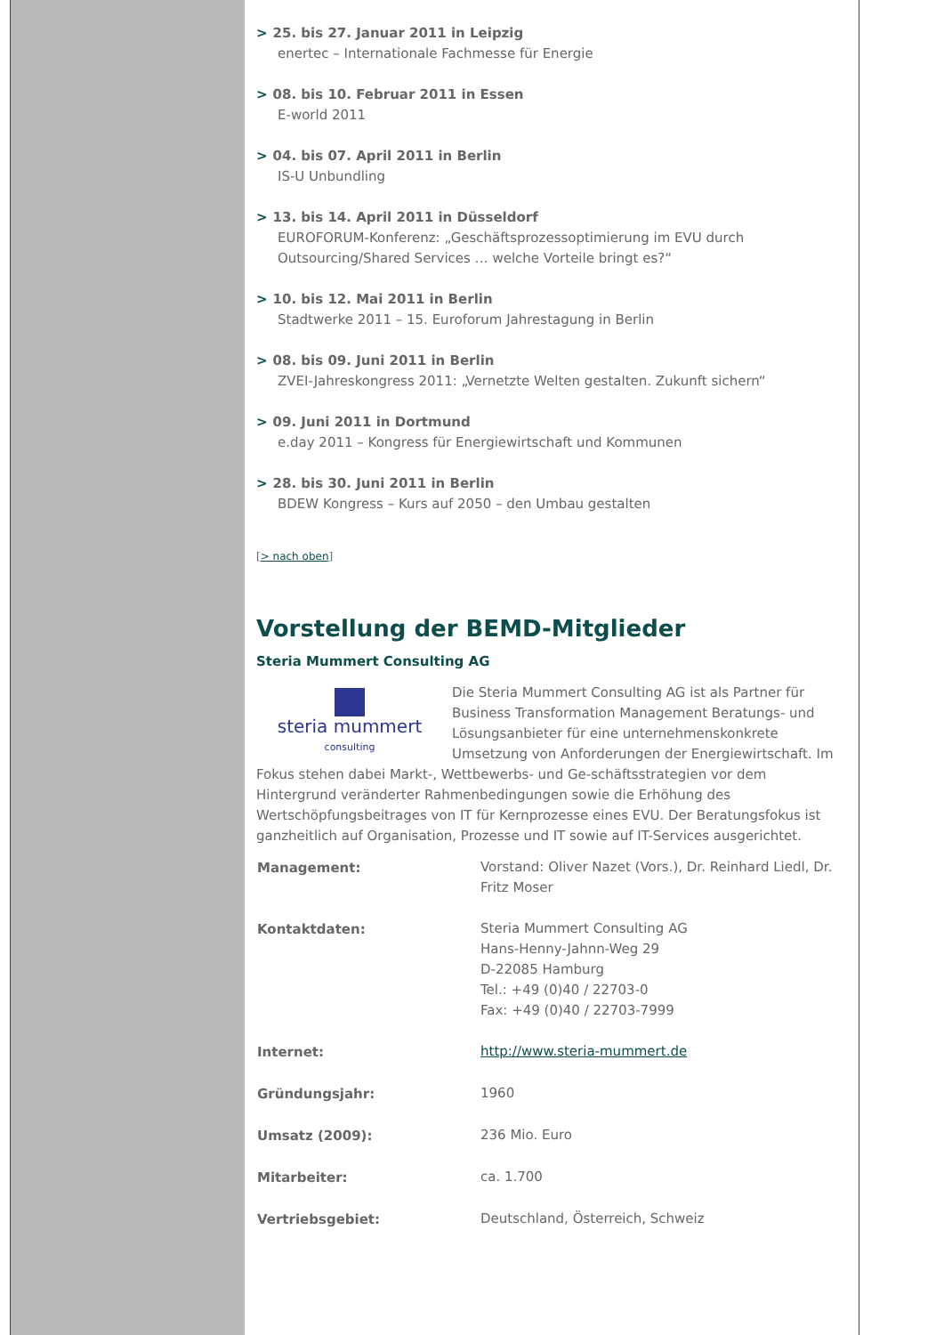> 25. bis 27. Januar 2011 in Leipzig
enertec – Internationale Fachmesse für Energie
> 08. bis 10. Februar 2011 in Essen
E-world 2011
> 04. bis 07. April 2011 in Berlin
IS-U Unbundling
> 13. bis 14. April 2011 in Düsseldorf
EUROFORUM-Konferenz: „Geschäftsprozessoptimierung im EVU durch Outsourcing/Shared Services … welche Vorteile bringt es?“
> 10. bis 12. Mai 2011 in Berlin
Stadtwerke 2011 – 15. Euroforum Jahrestagung in Berlin
> 08. bis 09. Juni 2011 in Berlin
ZVEI-Jahreskongress 2011: „Vernetzte Welten gestalten. Zukunft sichern“
> 09. Juni 2011 in Dortmund
e.day 2011 – Kongress für Energiewirtschaft und Kommunen
> 28. bis 30. Juni 2011 in Berlin
BDEW Kongress – Kurs auf 2050 – den Umbau gestalten
[> nach oben]
Vorstellung der BEMD-Mitglieder
Steria Mummert Consulting AG
steria mummert
consulting
Die Steria Mummert Consulting AG ist als Partner für Business Transformation Management Beratungs- und Lösungsanbieter für eine unternehmenskonkrete Umsetzung von Anforderungen der Energiewirtschaft. Im Fokus stehen dabei Markt-, Wettbewerbs- und Ge-schäftsstrategien vor dem Hintergrund veränderter Rahmenbedingungen sowie die Erhöhung des Wertschöpfungsbeitrages von IT für Kernprozesse eines EVU. Der Beratungsfokus ist ganzheitlich auf Organisation, Prozesse und IT sowie auf IT-Services ausgerichtet.
| Management: | Vorstand: Oliver Nazet (Vors.), Dr. Reinhard Liedl, Dr. Fritz Moser |
| Kontaktdaten: | Steria Mummert Consulting AG Hans-Henny-Jahnn-Weg 29 D-22085 Hamburg Tel.: +49 (0)40 / 22703-0 Fax: +49 (0)40 / 22703-7999 |
| Internet: | http://www.steria-mummert.de |
| Gründungsjahr: | 1960 |
| Umsatz (2009): | 236 Mio. Euro |
| Mitarbeiter: | ca. 1.700 |
| Vertriebsgebiet: | Deutschland, Österreich, Schweiz |